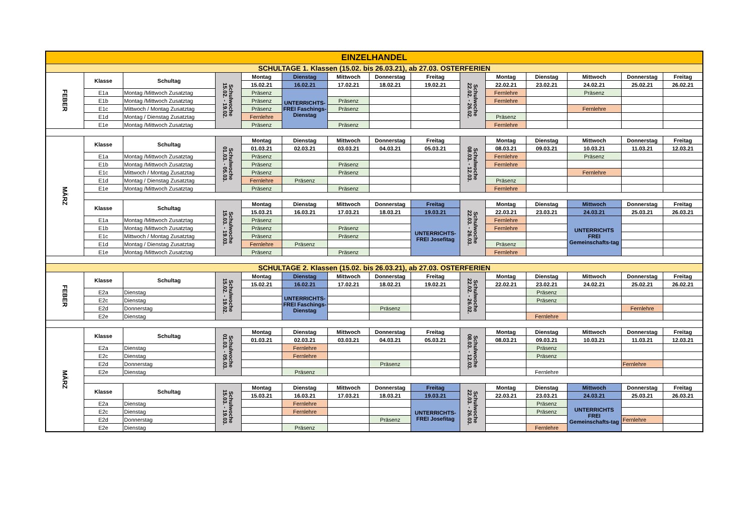| EINZELHANDEL | | | | | | | | | | | | | | |
| SCHULTAGE 1. Klassen (15.02. bis 26.03.21), ab 27.03. OSTERFERIEN | | | | | | | | | | | | | | |
| FEBER | Klasse | Schultag | Schulwoche 15.02. - 19.02. | Montag | Dienstag | Mittwoch | Donnerstag | Freitag | Schulwoche 22.02. - 26.02. | Montag | Dienstag | Mittwoch | Donnerstag | Freitag |
| | | | | 15.02.21 | 16.02.21 | 17.02.21 | 18.02.21 | 19.02.21 | | 22.02.21 | 23.02.21 | 24.02.21 | 25.02.21 | 26.02.21 |
| | E1a | Montag /Mittwoch Zusatztag | | Präsenz | UNTERRICHTS-FREI Faschings-Dienstag | | | | | Fernlehre | | Präsenz | | |
| | E1b | Montag /Mittwoch Zusatztag | | Präsenz | | Präsenz | | | | Fernlehre | | | | |
| | E1c | Mittwoch / Montag Zusatztag | | Präsenz | | Präsenz | | | | | | Fernlehre | | |
| | E1d | Montag / Dienstag Zusatztag | | Fernlehre | | | | | | Präsenz | | | | |
| | E1e | Montag /Mittwoch Zusatztag | | Präsenz | | Präsenz | | | | Fernlehre | | | | |
| MÄRZ | Klasse | Schultag | Schulwoche 01.03. - 05.03. | Montag | Dienstag | Mittwoch | Donnerstag | Freitag | Schulwoche 08.03. - 12.03. | Montag | Dienstag | Mittwoch | Donnerstag | Freitag |
| | | | | 01.03.21 | 02.03.21 | 03.03.21 | 04.03.21 | 05.03.21 | | 08.03.21 | 09.03.21 | 10.03.21 | 11.03.21 | 12.03.21 |
| | E1a | Montag /Mittwoch Zusatztag | | Präsenz | | | | | | Fernlehre | | Präsenz | | |
| | E1b | Montag /Mittwoch Zusatztag | | Präsenz | | Präsenz | | | | Fernlehre | | | | |
| | E1c | Mittwoch / Montag Zusatztag | | Präsenz | | Präsenz | | | | | | Fernlehre | | |
| | E1d | Montag / Dienstag Zusatztag | | Fernlehre | Präsenz | | | | | Präsenz | | | | |
| | E1e | Montag /Mittwoch Zusatztag | | Präsenz | | Präsenz | | | | Fernlehre | | | | |
| | Klasse | Schultag | Schulwoche 15.03. - 19.03. | Montag | Dienstag | Mittwoch | Donnerstag | Freitag | Schulwoche 22.03. - 26.03. | Montag | Dienstag | Mittwoch | Donnerstag | Freitag |
| | | | | 15.03.21 | 16.03.21 | 17.03.21 | 18.03.21 | 19.03.21 | | 22.03.21 | 23.03.21 | 24.03.21 | 25.03.21 | 26.03.21 |
| | E1a | Montag /Mittwoch Zusatztag | | Präsenz | | | | UNTERRICHTS-FREI Josefitag | | Fernlehre | | UNTERRICHTS FREI Gemeinschafts-tag | | |
| | E1b | Montag /Mittwoch Zusatztag | | Präsenz | | Präsenz | | | | Fernlehre | | | | |
| | E1c | Mittwoch / Montag Zusatztag | | Präsenz | | Präsenz | | | | | | | | |
| | E1d | Montag / Dienstag Zusatztag | | Fernlehre | Präsenz | | | | | Präsenz | | | | |
| | E1e | Montag /Mittwoch Zusatztag | | Präsenz | | Präsenz | | | | Fernlehre | | | | |
| SCHULTAGE 2. Klassen (15.02. bis 26.03.21), ab 27.03. OSTERFERIEN | | | | | | | | | | | | | | |
| FEBER | Klasse | Schultag | Schulwoche 15.02. - 19.02. | Montag | Dienstag | Mittwoch | Donnerstag | Freitag | Schulwoche 22.02. - 26.02. | Montag | Dienstag | Mittwoch | Donnerstag | Freitag |
| | | | | 15.02.21 | 16.02.21 | 17.02.21 | 18.02.21 | 19.02.21 | | 22.02.21 | 23.02.21 | 24.02.21 | 25.02.21 | 26.02.21 |
| | E2a | Dienstag | | | UNTERRICHTS-FREI Faschings-Dienstag | | | | | | Präsenz | | | |
| | E2c | Dienstag | | | | | | | | | Präsenz | | | |
| | E2d | Donnerstag | | | | | Präsenz | | | | | | Fernlehre | |
| | E2e | Dienstag | | | | | | | | | Fernlehre | | | |
| MÄRZ | Klasse | Schultag | Schulwoche 01.03. - 05.03. | Montag | Dienstag | Mittwoch | Donnerstag | Freitag | Schulwoche 08.03. - 12.03. | Montag | Dienstag | Mittwoch | Donnerstag | Freitag |
| | | | | 01.03.21 | 02.03.21 | 03.03.21 | 04.03.21 | 05.03.21 | | 08.03.21 | 09.03.21 | 10.03.21 | 11.03.21 | 12.03.21 |
| | E2a | Dienstag | | | Fernlehre | | | | | | Präsenz | | | |
| | E2c | Dienstag | | | Fernlehre | | | | | | Präsenz | | | |
| | E2d | Donnerstag | | | | | Präsenz | | | | | | Fernlehre | |
| | E2e | Dienstag | | | Präsenz | | | | | | Fernlehre | | | |
| | Klasse | Schultag | Schulwoche 15.03. - 19.03. | Montag | Dienstag | Mittwoch | Donnerstag | Freitag | Schulwoche 22.03. - 26.03. | Montag | Dienstag | Mittwoch | Donnerstag | Freitag |
| | | | | 15.03.21 | 16.03.21 | 17.03.21 | 18.03.21 | 19.03.21 | | 22.03.21 | 23.03.21 | 24.03.21 | 25.03.21 | 26.03.21 |
| | E2a | Dienstag | | | Fernlehre | | | UNTERRICHTS-FREI Josefitag | | | Präsenz | UNTERRICHTS FREI Gemeinschafts-tag | | |
| | E2c | Dienstag | | | Fernlehre | | | | | | Präsenz | | | |
| | E2d | Donnerstag | | | | | Präsenz | | | | | | Fernlehre | |
| | E2e | Dienstag | | | Präsenz | | | | | | Fernlehre | | | |